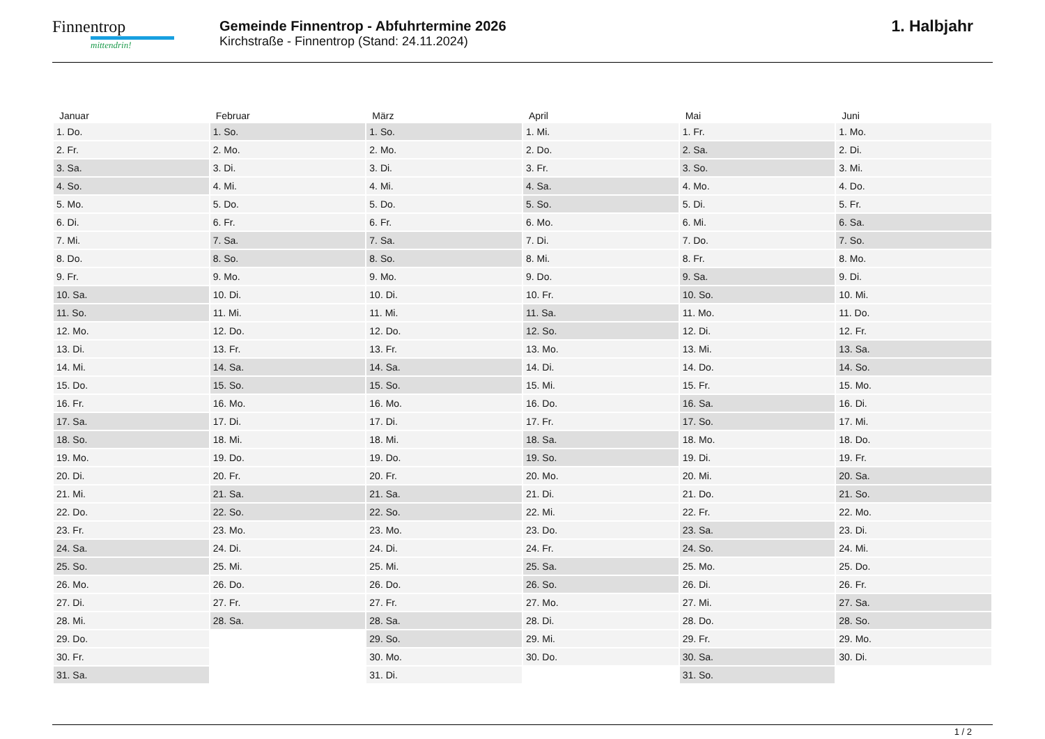Finnentrop
mittendrin!
Gemeinde Finnentrop - Abfuhrtermine 2026
Kirchstraße - Finnentrop (Stand: 24.11.2024)
1. Halbjahr
| Januar | Februar | März | April | Mai | Juni |
| --- | --- | --- | --- | --- | --- |
| 1. Do. | 1. So. | 1. So. | 1. Mi. | 1. Fr. | 1. Mo. |
| 2. Fr. | 2. Mo. | 2. Mo. | 2. Do. | 2. Sa. | 2. Di. |
| 3. Sa. | 3. Di. | 3. Di. | 3. Fr. | 3. So. | 3. Mi. |
| 4. So. | 4. Mi. | 4. Mi. | 4. Sa. | 4. Mo. | 4. Do. |
| 5. Mo. | 5. Do. | 5. Do. | 5. So. | 5. Di. | 5. Fr. |
| 6. Di. | 6. Fr. | 6. Fr. | 6. Mo. | 6. Mi. | 6. Sa. |
| 7. Mi. | 7. Sa. | 7. Sa. | 7. Di. | 7. Do. | 7. So. |
| 8. Do. | 8. So. | 8. So. | 8. Mi. | 8. Fr. | 8. Mo. |
| 9. Fr. | 9. Mo. | 9. Mo. | 9. Do. | 9. Sa. | 9. Di. |
| 10. Sa. | 10. Di. | 10. Di. | 10. Fr. | 10. So. | 10. Mi. |
| 11. So. | 11. Mi. | 11. Mi. | 11. Sa. | 11. Mo. | 11. Do. |
| 12. Mo. | 12. Do. | 12. Do. | 12. So. | 12. Di. | 12. Fr. |
| 13. Di. | 13. Fr. | 13. Fr. | 13. Mo. | 13. Mi. | 13. Sa. |
| 14. Mi. | 14. Sa. | 14. Sa. | 14. Di. | 14. Do. | 14. So. |
| 15. Do. | 15. So. | 15. So. | 15. Mi. | 15. Fr. | 15. Mo. |
| 16. Fr. | 16. Mo. | 16. Mo. | 16. Do. | 16. Sa. | 16. Di. |
| 17. Sa. | 17. Di. | 17. Di. | 17. Fr. | 17. So. | 17. Mi. |
| 18. So. | 18. Mi. | 18. Mi. | 18. Sa. | 18. Mo. | 18. Do. |
| 19. Mo. | 19. Do. | 19. Do. | 19. So. | 19. Di. | 19. Fr. |
| 20. Di. | 20. Fr. | 20. Fr. | 20. Mo. | 20. Mi. | 20. Sa. |
| 21. Mi. | 21. Sa. | 21. Sa. | 21. Di. | 21. Do. | 21. So. |
| 22. Do. | 22. So. | 22. So. | 22. Mi. | 22. Fr. | 22. Mo. |
| 23. Fr. | 23. Mo. | 23. Mo. | 23. Do. | 23. Sa. | 23. Di. |
| 24. Sa. | 24. Di. | 24. Di. | 24. Fr. | 24. So. | 24. Mi. |
| 25. So. | 25. Mi. | 25. Mi. | 25. Sa. | 25. Mo. | 25. Do. |
| 26. Mo. | 26. Do. | 26. Do. | 26. So. | 26. Di. | 26. Fr. |
| 27. Di. | 27. Fr. | 27. Fr. | 27. Mo. | 27. Mi. | 27. Sa. |
| 28. Mi. | 28. Sa. | 28. Sa. | 28. Di. | 28. Do. | 28. So. |
| 29. Do. | | 29. So. | 29. Mi. | 29. Fr. | 29. Mo. |
| 30. Fr. | | 30. Mo. | 30. Do. | 30. Sa. | 30. Di. |
| 31. Sa. | | 31. Di. | | 31. So. | |
1 / 2